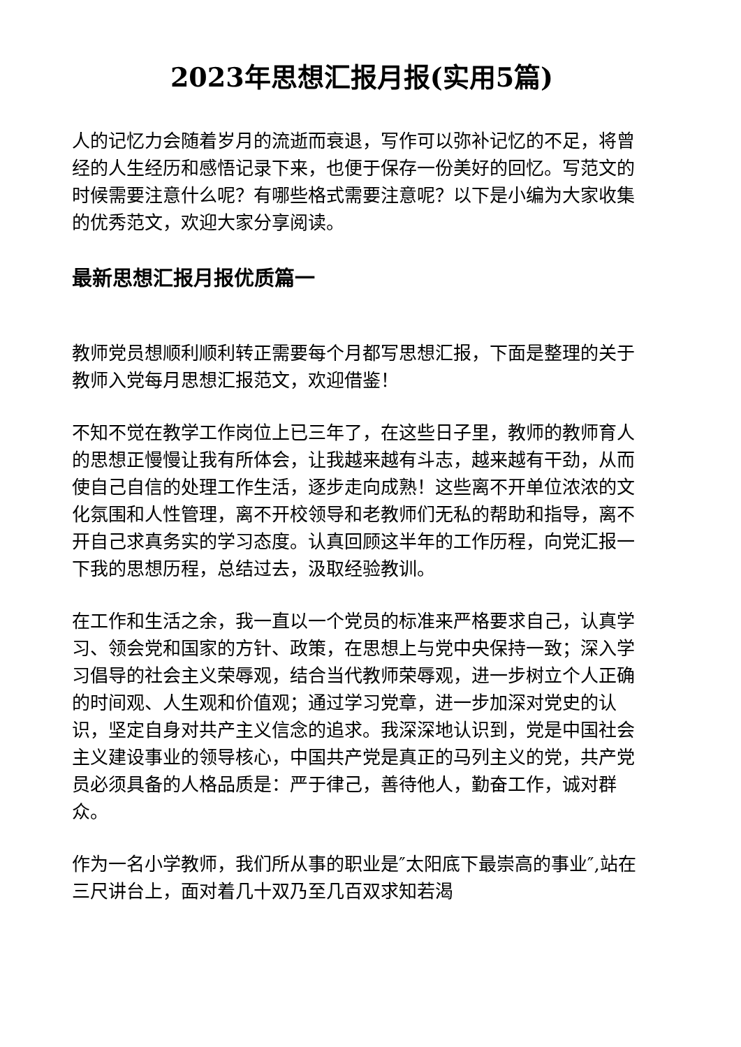2023年思想汇报月报(实用5篇)
人的记忆力会随着岁月的流逝而衰退，写作可以弥补记忆的不足，将曾经的人生经历和感悟记录下来，也便于保存一份美好的回忆。写范文的时候需要注意什么呢？有哪些格式需要注意呢？以下是小编为大家收集的优秀范文，欢迎大家分享阅读。
最新思想汇报月报优质篇一
教师党员想顺利顺利转正需要每个月都写思想汇报，下面是整理的关于教师入党每月思想汇报范文，欢迎借鉴！
不知不觉在教学工作岗位上已三年了，在这些日子里，教师的教师育人的思想正慢慢让我有所体会，让我越来越有斗志，越来越有干劲，从而使自己自信的处理工作生活，逐步走向成熟！这些离不开单位浓浓的文化氛围和人性管理，离不开校领导和老教师们无私的帮助和指导，离不开自己求真务实的学习态度。认真回顾这半年的工作历程，向党汇报一下我的思想历程，总结过去，汲取经验教训。
在工作和生活之余，我一直以一个党员的标准来严格要求自己，认真学习、领会党和国家的方针、政策，在思想上与党中央保持一致；深入学习倡导的社会主义荣辱观，结合当代教师荣辱观，进一步树立个人正确的时间观、人生观和价值观；通过学习党章，进一步加深对党史的认识，坚定自身对共产主义信念的追求。我深深地认识到，党是中国社会主义建设事业的领导核心，中国共产党是真正的马列主义的党，共产党员必须具备的人格品质是：严于律己，善待他人，勤奋工作，诚对群众。
作为一名小学教师，我们所从事的职业是″太阳底下最崇高的事业″,站在三尺讲台上，面对着几十双乃至几百双求知若渴